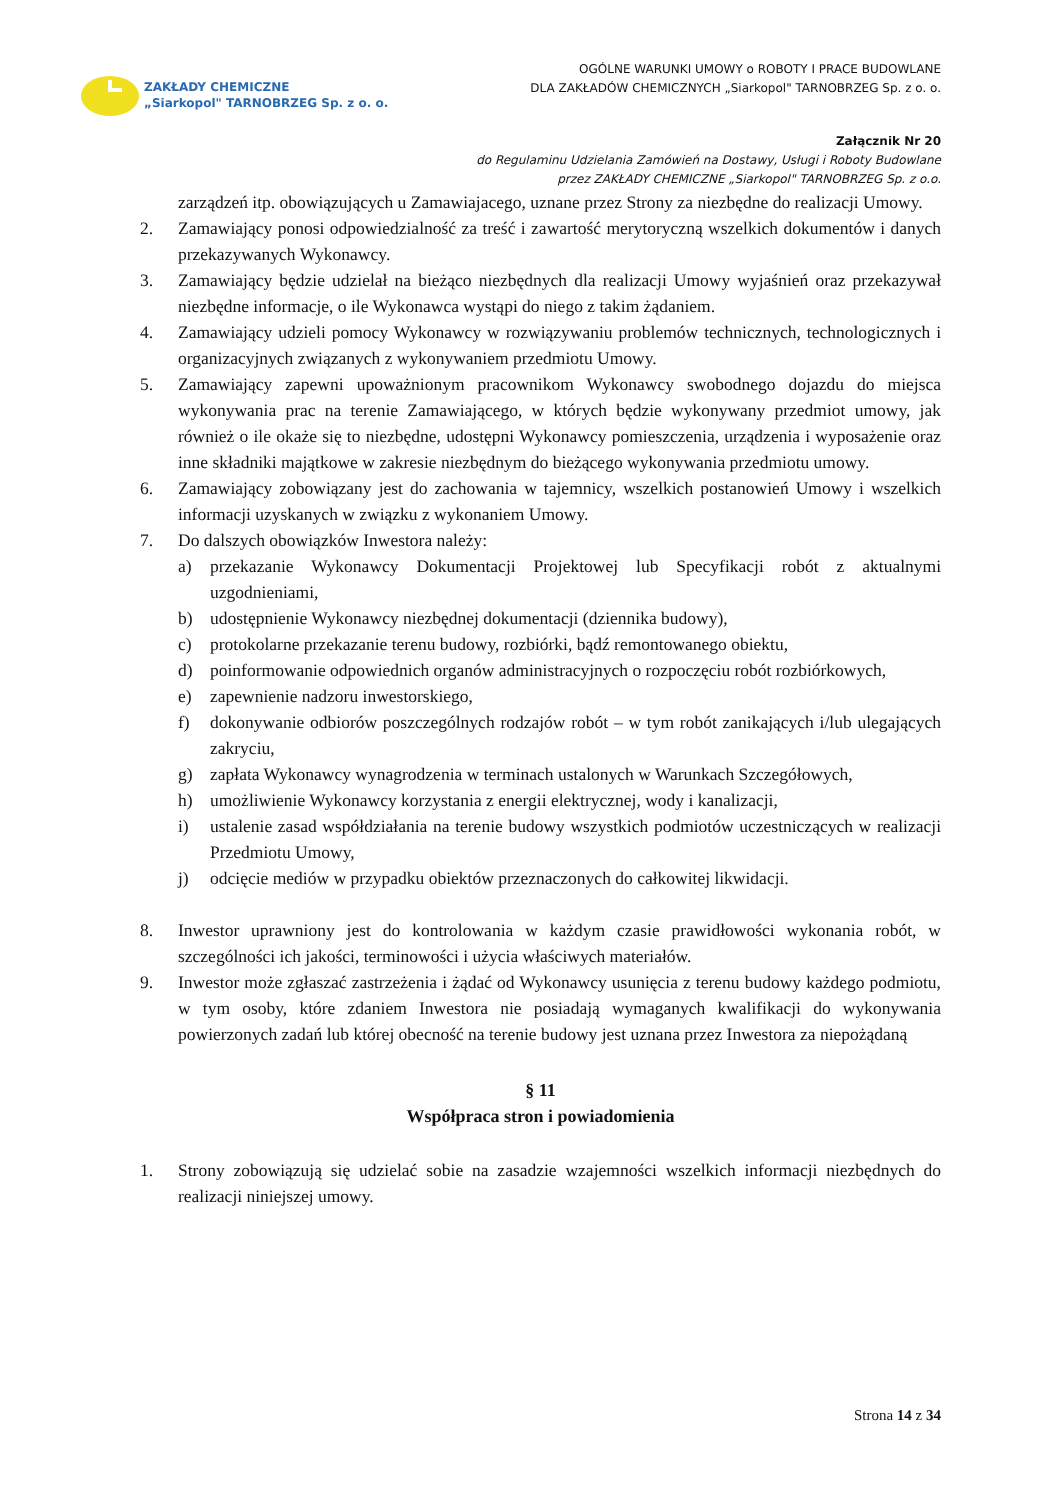ZAKŁADY CHEMICZNE
„Siarkopol" TARNOBRZEG Sp. z o. o.
OGÓLNE WARUNKI UMOWY o ROBOTY I PRACE BUDOWLANE
DLA ZAKŁADÓW CHEMICZNYCH „Siarkopol" TARNOBRZEG Sp. z o. o.
Załącznik Nr 20
do Regulaminu Udzielania Zamówień na Dostawy, Usługi i Roboty Budowlane
przez ZAKŁADY CHEMICZNE „Siarkopol" TARNOBRZEG Sp. z o.o.
zarządzeń itp. obowiązujących u Zamawiajacego, uznane przez Strony za niezbędne do realizacji Umowy.
2. Zamawiający ponosi odpowiedzialność za treść i zawartość merytoryczną wszelkich dokumentów i danych przekazywanych Wykonawcy.
3. Zamawiający będzie udzielał na bieżąco niezbędnych dla realizacji Umowy wyjaśnień oraz przekazywał niezbędne informacje, o ile Wykonawca wystąpi do niego z takim żądaniem.
4. Zamawiający udzieli pomocy Wykonawcy w rozwiązywaniu problemów technicznych, technologicznych i organizacyjnych związanych z wykonywaniem przedmiotu Umowy.
5. Zamawiający zapewni upoważnionym pracownikom Wykonawcy swobodnego dojazdu do miejsca wykonywania prac na terenie Zamawiającego, w których będzie wykonywany przedmiot umowy, jak również o ile okaże się to niezbędne, udostępni Wykonawcy pomieszczenia, urządzenia i wyposażenie oraz inne składniki majątkowe w zakresie niezbędnym do bieżącego wykonywania przedmiotu umowy.
6. Zamawiający zobowiązany jest do zachowania w tajemnicy, wszelkich postanowień Umowy i wszelkich informacji uzyskanych w związku z wykonaniem Umowy.
7. Do dalszych obowiązków Inwestora należy:
a) przekazanie Wykonawcy Dokumentacji Projektowej lub Specyfikacji robót z aktualnymi uzgodnieniami,
b) udostępnienie Wykonawcy niezbędnej dokumentacji (dziennika budowy),
c) protokolarne przekazanie terenu budowy, rozbiórki, bądź remontowanego obiektu,
d) poinformowanie odpowiednich organów administracyjnych o rozpoczęciu robót rozbiórkowych,
e) zapewnienie nadzoru inwestorskiego,
f) dokonywanie odbiorów poszczególnych rodzajów robót – w tym robót zanikających i/lub ulegających zakryciu,
g) zapłata Wykonawcy wynagrodzenia w terminach ustalonych w Warunkach Szczegółowych,
h) umożliwienie Wykonawcy korzystania z energii elektrycznej, wody i kanalizacji,
i) ustalenie zasad współdziałania na terenie budowy wszystkich podmiotów uczestniczących w realizacji Przedmiotu Umowy,
j) odcięcie mediów w przypadku obiektów przeznaczonych do całkowitej likwidacji.
8. Inwestor uprawniony jest do kontrolowania w każdym czasie prawidłowości wykonania robót, w szczególności ich jakości, terminowości i użycia właściwych materiałów.
9. Inwestor może zgłaszać zastrzeżenia i żądać od Wykonawcy usunięcia z terenu budowy każdego podmiotu, w tym osoby, które zdaniem Inwestora nie posiadają wymaganych kwalifikacji do wykonywania powierzonych zadań lub której obecność na terenie budowy jest uznana przez Inwestora za niepożądaną
§ 11
Współpraca stron i powiadomienia
1. Strony zobowiązują się udzielać sobie na zasadzie wzajemności wszelkich informacji niezbędnych do realizacji niniejszej umowy.
Strona 14 z 34